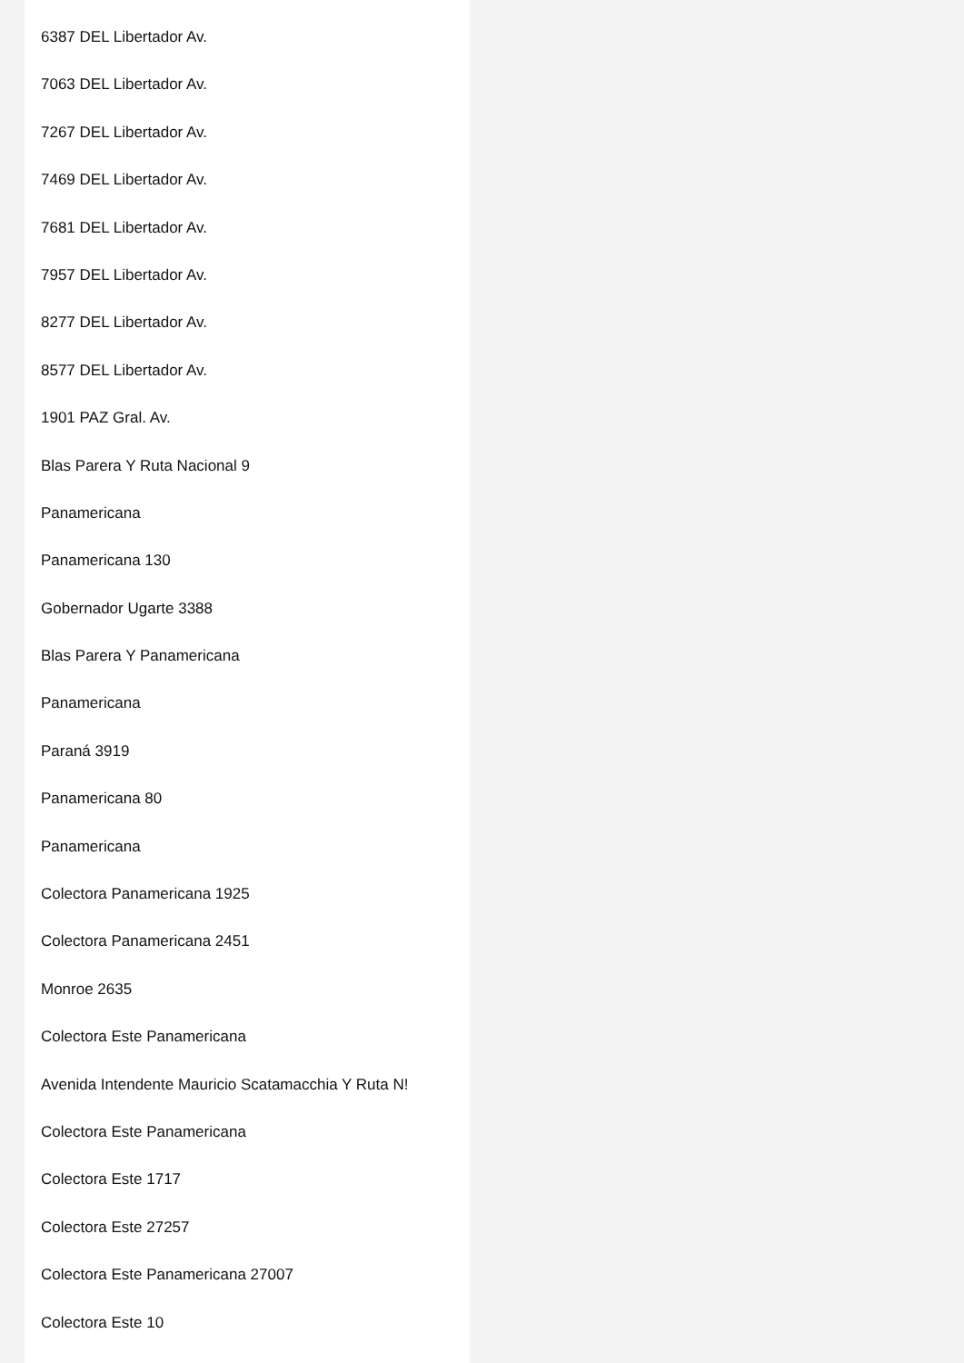6387 DEL Libertador Av.
7063 DEL Libertador Av.
7267 DEL Libertador Av.
7469 DEL Libertador Av.
7681 DEL Libertador Av.
7957 DEL Libertador Av.
8277 DEL Libertador Av.
8577 DEL Libertador Av.
1901 PAZ Gral. Av.
Blas Parera Y Ruta Nacional 9
Panamericana
Panamericana 130
Gobernador Ugarte 3388
Blas Parera Y Panamericana
Panamericana
Paraná 3919
Panamericana 80
Panamericana
Colectora Panamericana 1925
Colectora Panamericana 2451
Monroe 2635
Colectora Este Panamericana
Avenida Intendente Mauricio Scatamacchia Y Ruta N!
Colectora Este Panamericana
Colectora Este 1717
Colectora Este 27257
Colectora Este Panamericana 27007
Colectora Este 10